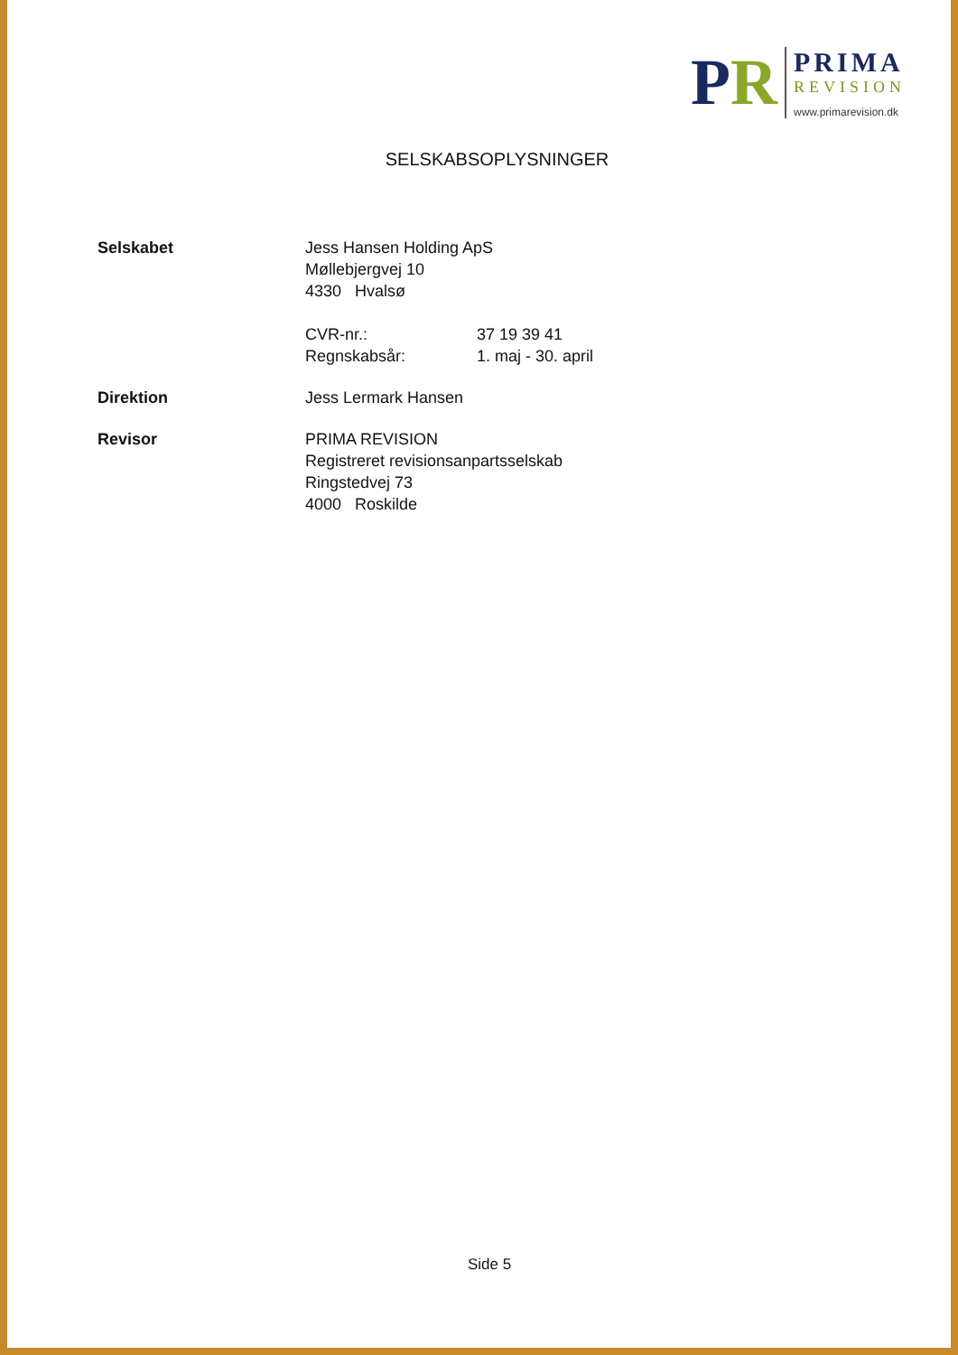PR
PRIMA
REVISION
www.primarevision.dk
SELSKABSOPLYSNINGER
Selskabet Jess Hansen Holding ApS
Møllebjergvej 10
4330 Hvalsø
CVR-nr.: 37 19 39 41
Regnskabsår: 1. maj - 30. april
Direktion Jess Lermark Hansen
Revisor PRIMA REVISION
Registreret revisionsanpartsselskab
Ringstedvej 73
4000 Roskilde
Side 5